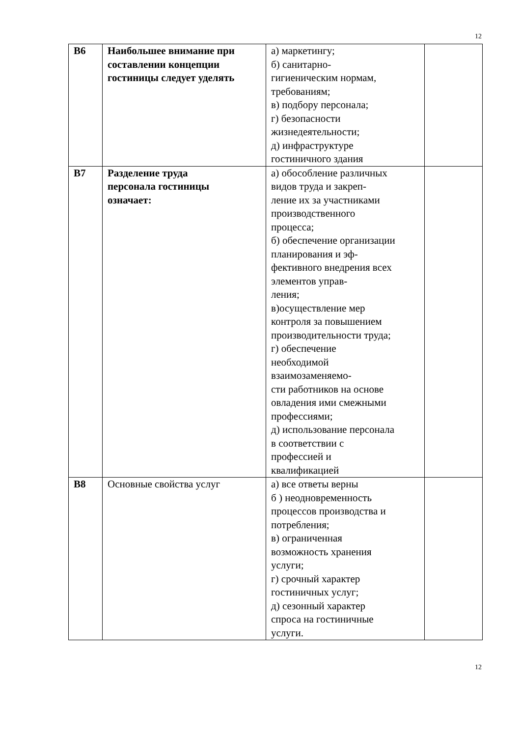12
| В6 | Наибольшее внимание при составлении концепции гостиницы следует уделять | а) маркетингу; б) санитарно- гигиеническим нормам, требованиям; в) подбору персонала; г) безопасности жизнедеятельности; д) инфраструктуре гостиничного здания | |
| В7 | Разделение труда персонала гостиницы означает: | а) обособление различных видов труда и закреп- ление их за участниками производственного процесса; б) обеспечение организации планирования и эф- фективного внедрения всех элементов управ- ления; в)осуществление мер контроля за повышением производительности труда; г) обеспечение необходимой взаимозаменяемо- сти работников на основе овладения ими смежными профессиями; д) использование персонала в соответствии с профессией и квалификацией | |
| В8 | Основные свойства услуг | а) все ответы верны б ) неодновременность процессов производства и потребления; в) ограниченная возможность хранения услуги; г) срочный характер гостиничных услуг; д) сезонный характер спроса на гостиничные услуги. | |
12